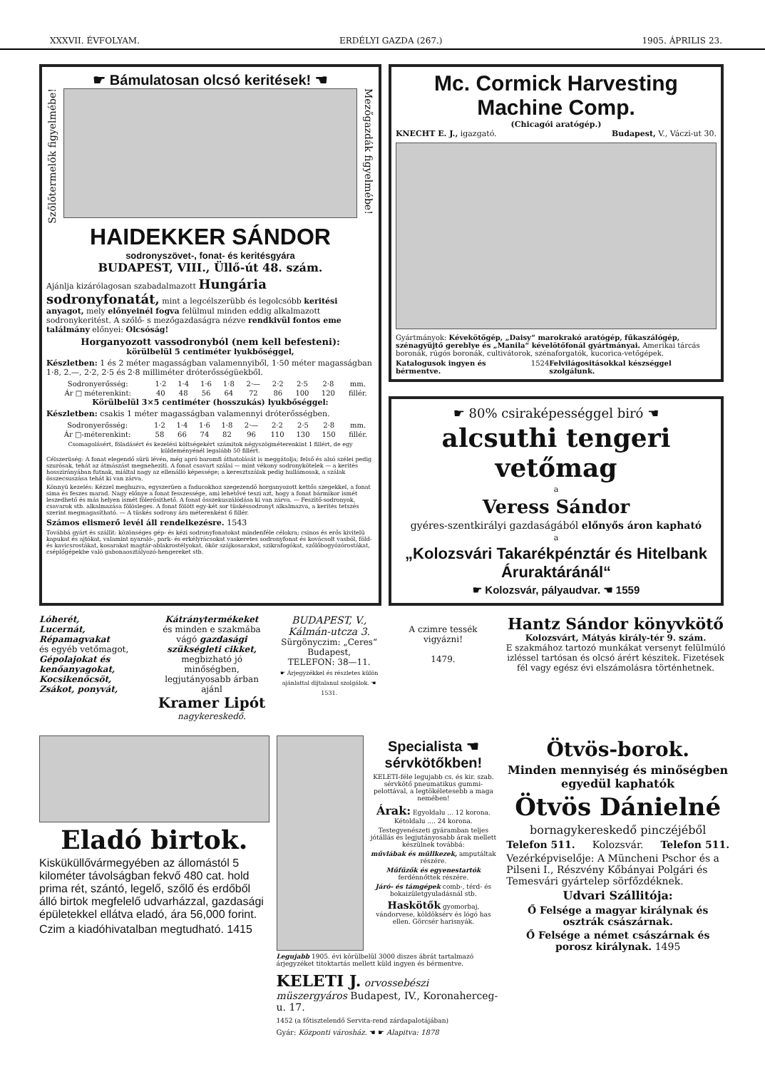XXXVII. ÉVFOLYAM. ERDÉLYI GAZDA (267.) 1905. ÁPRILIS 23.
☛ Bámulatosan olcsó keritések! ☚
Szőlőtermelők figyelmébe!
Mezőgazdák figyelmébe!
HAIDEKKER SÁNDOR
sodronyszövet-, fonat- és keritésgyára
BUDAPEST, VIII., Üllő-út 48. szám.
Ajánlja kizárólagosan szabadalmazott Hungária sodronyfonatát, mint a legcélszerübb és legolcsóbb keritési anyagot, mely előnyeinél fogva felülmul minden eddig alkalmazott sodronykeritést. A szőlő- s mezőgazdaságra nézve rendkivül fontos eme találmány előnyei: Olcsóság!
Horganyozott vassodronyból (nem kell befesteni):
körülbelül 5 centiméter lyukbőséggel,
Készletben: 1 és 2 méter magasságban valamennyiből, 1·50 méter magasságban 1·8, 2.—, 2·2, 2·5 és 2·8 milliméter dróterősségüekből.
| Sodronyerősség: | 1·2 | 1·4 | 1·6 | 1·8 | 2·— | 2·2 | 2·5 | 2·8 | mm. |
| Ár □ méterenkint: | 40 | 48 | 56 | 64 | 72 | 86 | 100 | 120 | fillér. |
Körülbelül 3×5 centiméter (hosszukás) lyukbőséggel:
Készletben: csakis 1 méter magasságban valamennyi dróterősségben.
| Sodronyerősség: | 1·2 | 1·4 | 1·6 | 1·8 | 2·— | 2·2 | 2·5 | 2·8 | mm. |
| Ár □-méterenkint: | 58 | 66 | 74 | 82 | 96 | 110 | 130 | 150 | fillér. |
Csomagolásért, föladásért és kezelési költségekért számitok négyszögméterenkint 1 fillért, de egy küldeményénél legalább 50 fillért.
Célszerüség: A fonat elegendő sürü lévén, még apró baromfi áthatolását is meggátolja; felső és alsó szélei pedig szurósak, tehát az átmászást megneheziti. A fonat csavart szálai — mint vékony sodronykötelek — a keritės hosszirányában futnak, miáltal nagy az ellenálló képessége; a keresztszálak pedig hullámosak, a szálak összecsuszása tehát ki van zárva.
Könnyü kezelés: Kézzel meghuzva, egyszerüen a faducokhoz szegezendő horganyozott kettős szegekkel, a fonat sima és feszes marad. Nagy előnye a fonat fesszessége, ami lehetővé teszi azt, hogy a fonat bármikor ismét leszedhető és más helyen ismét fölerősithető. A fonat összekuszálódása ki van zárva. — Feszitő-sodronyok, csavarok stb. alkalmazása fölösleges. A fonat fölött egy-két sor tüskéssodronyt alkalmazva, a keritės tetszés szerint megmagasitható. — A tüskés sodrony ára méterenként 6 fillér.
Számos elismerő levél áll rendelkezésre. 1543
Továbbá gyárt és szállit: közönséges gép- és kézi sodronyfonatokat mindenféle célokra; csinos és erős kivitelü kapukat és ajtókat, valamint nyaraló-, park- és erkélyrácsokat vaskeretes sodronyfonat és kovácsolt vasból, föld- és kavicsrostákat, kosarakat magtár-ablakrostélyokat, ökör szájkosarakat, szikrafogókat, szőlőbogyózórostákat, cséplőgépekbe való gabonaosztályozó-hengereket stb.
Mc. Cormick Harvesting Machine Comp.
(Chicagói aratógép.)
KNECHT E. J., igazgató. Budapest, V., Váczi-ut 30.
Gyártmányok: Kévekötőgép, „Daisy“ marokrakó aratógép, fűkaszálógép, szénagyüjtő gereblye és „Manila“ kévelötőfonál gyártmányai. Amerikai tárcás boronák, rúgós boronák, cultivátorok, szénaforgatók, kucorica-vetőgépek.
Katalogusok ingyen és bérmentve. 1524 Felvilágositásokkal készséggel szolgálunk.
☛ 80% csiraképességgel biró ☚
alcsuthi tengeri vetőmag
a
Veress Sándor
gyéres-szentkirályi gazdaságából előnyős áron kapható
a
„Kolozsvári Takarékpénztár és Hitelbank Áruraktáránál“
☛ Kolozsvár, pályaudvar. ☚ 1559
Lóherét,
Lucernát,
Répamagvakat
és egyéb vetőmagot,
Gépolajokat és kenőanyagokat,
Kocsikenőcsöt,
Zsákot, ponyvát,
Kátránytermékeket
és minden e szakmába vágó gazdasági szükségleti cikket, megbizható jó minőségben, legjutányosabb árban ajánl
Kramer Lipót
nagykereskedő.
BUDAPEST, V., Kálmán-utcza 3.
Sürgönyczim: „Ceres“ Budapest,
TELEFON: 38—11.
☛ Árjegyzékkel és részletes külön ajánlattal dijtalanul szolgálok. ☚ 1531.
A czimre tessék vigyázni!
1479.
Hantz Sándor könyvkötő
Kolozsvárt, Mátyás király-tér 9. szám.
E szakmához tartozó munkákat versenyt felülmúló izléssel tartósan és olcsó árért készitek. Fizetések fél vagy egész évi elszámolásra történhetnek.
Eladó birtok.
Kisküküllővármegyében az állomástól 5 kilométer távolságban fekvő 480 cat. hold prima rét, szántó, legelő, szőlő és erdőből álló birtok megfelelő udvarházzal, gazdasági épületekkel ellátva eladó, ára 56,000 forint.
Czim a kiadóhivatalban megtudható. 1415
Specialista ☚ sérvkötőkben!
KELETI-féle legujabb cs. és kir. szab. sérvkötő pneumatikus gummi-pelottával, a legtökéletesebb a maga nemében!
Árak: Egyoldalu ... 12 korona. Kétoldalu .... 24 korona.
Testegyenészeti gyáramban teljes jótállás és legjutányosabb árak mellett készülnek továbbá:
művlábak és müllkezek, amputáltak részére.
Műfűzők és egyenestartók ferdénnőttek részére.
Járó- és támgépek comb-, térd- és bokaizületgyuladásnál stb.
Haskötők gyomorbaj, vándorvese, köldöksérv és lógó has ellen. Görcsér harisnyák.
Legujabb 1905. évi körülbelül 3000 diszes ábrát tartalmazó árjegyzéket titoktartás mellett küld ingyen és bérmentve.
KELETI J. orvossebészi müszergyáros Budapest, IV., Koronaherceg-u. 17.
1452 (a főtisztelendő Servita-rend zárdapalotájában)
Gyár: Központi városház. ☚ ☛ Alapitva: 1878
Ötvös-borok.
Minden mennyiség és minőségben egyedül kaphatók
Ötvös Dánielné
bornagykereskedő pinczéjéből
Telefon 511. Kolozsvár. Telefon 511.
Vezérképviselője: A Müncheni Pschor és a Pilseni I., Részvény Kőbányai Polgári és Temesvári gyártelep sörfőzdéknek.
Udvari Szállitója:
Ő Felsége a magyar királynak és osztrák császárnak.
Ő Felsége a német császárnak és porosz királynak. 1495